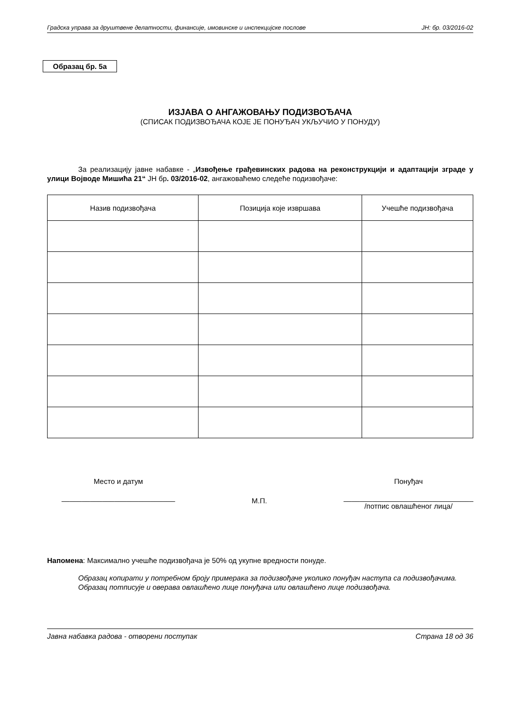Градска управа за друштвене делатности, финансије, имовинске и инспекцијске послове ЈН: бр. 03/2016-02
Образац бр. 5а
ИЗЈАВА О АНГАЖОВАЊУ ПОДИЗВОЂАЧА
(СПИСАК ПОДИЗВОЂАЧА КОЈЕ ЈЕ ПОНУЂАЧ УКЉУЧИО У ПОНУДУ)
За реализацију јавне набавке - „Извођење грађевинских радова на реконструкцији и адаптацији зграде у улици Војводе Мишића 21“ ЈН бр. 03/2016-02, ангажоваћемо следеће подизвођаче:
| Назив подизвођача | Позиција које извршава | Учешће подизвођача |
| --- | --- | --- |
Место и датум
____________________________
М.П.
Понуђач
________________________________
/потпис овлашћеног лица/
Напомена: Максимално учешће подизвођача је 50% од укупне вредности понуде.
Образац копирати у потребном броју примерака за подизвођаче уколико понуђач наступа са подизвођачима.
Образац потписује и оверава овлашћено лице понуђача или овлашћено лице подизвођача.
Јавна набавка радова - отворени поступак Страна 18 од 36